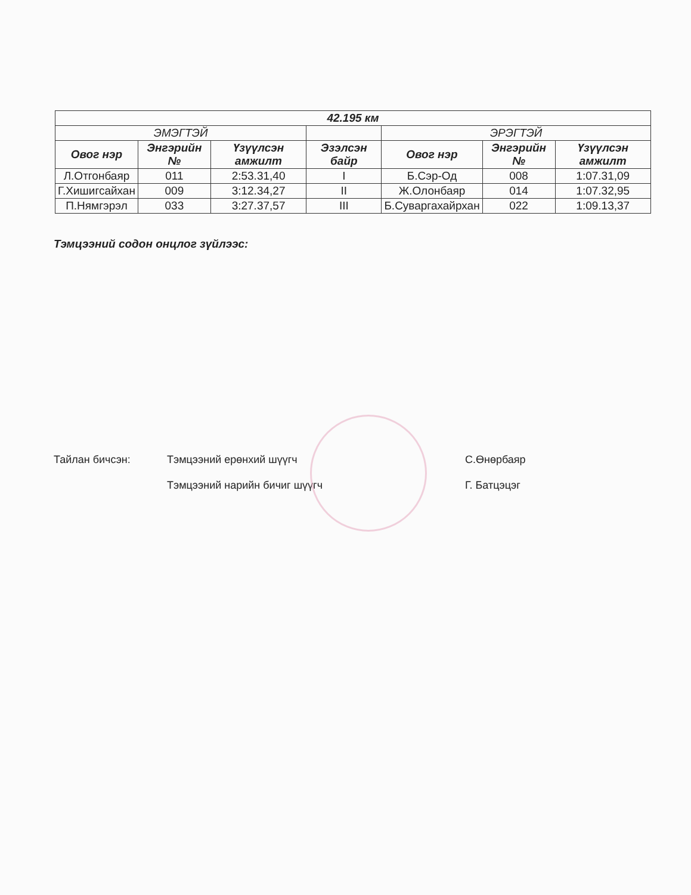| 42.195 км | | | | | | |
| --- | --- | --- | --- | --- | --- | --- |
| ЭМЭГТЭЙ | | | | ЭРЭГТЭЙ | | |
| Овог нэр | Энгэрийн № | Үзүүлсэн амжилт | Эзэлсэн байр | Овог нэр | Энгэрийн № | Үзүүлсэн амжилт |
| Л.Отгонбаяр | 011 | 2:53.31,40 | I | Б.Сэр-Од | 008 | 1:07.31,09 |
| Г.Хишигсайхан | 009 | 3:12.34,27 | II | Ж.Олонбаяр | 014 | 1:07.32,95 |
| П.Нямгэрэл | 033 | 3:27.37,57 | III | Б.Суваргахайрхан | 022 | 1:09.13,37 |
Тэмцээний содон онцлог зүйлээс:
Тайлан бичсэн: Тэмцээний ерөнхий шүүгч С.Өнөрбаяр
Тэмцээний нарийн бичиг шүүгч Г. Батцэцэг